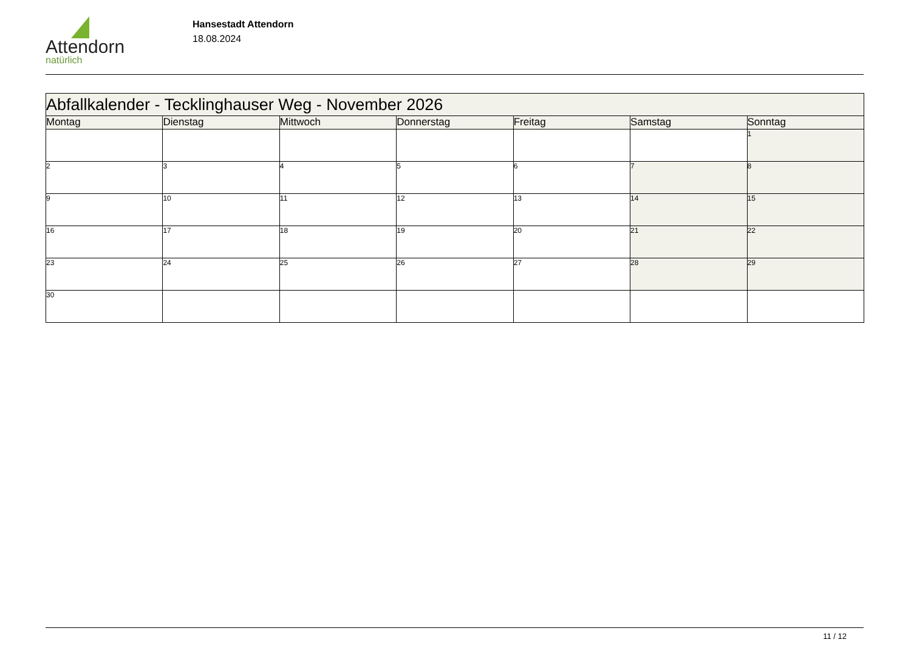Attendorn
natürlich
Hansestadt Attendorn
18.08.2024
| Abfallkalender - Tecklinghauser Weg - November 2026 | | | | | | |
| Montag | Dienstag | Mittwoch | Donnerstag | Freitag | Samstag | Sonntag |
| | | | | | | 1 |
| 2 | 3 | 4 | 5 | 6 | 7 | 8 |
| 9 | 10 | 11 | 12 | 13 | 14 | 15 |
| 16 | 17 | 18 | 19 | 20 | 21 | 22 |
| 23 | 24 | 25 | 26 | 27 | 28 | 29 |
| 30 | | | | | | |
11 / 12